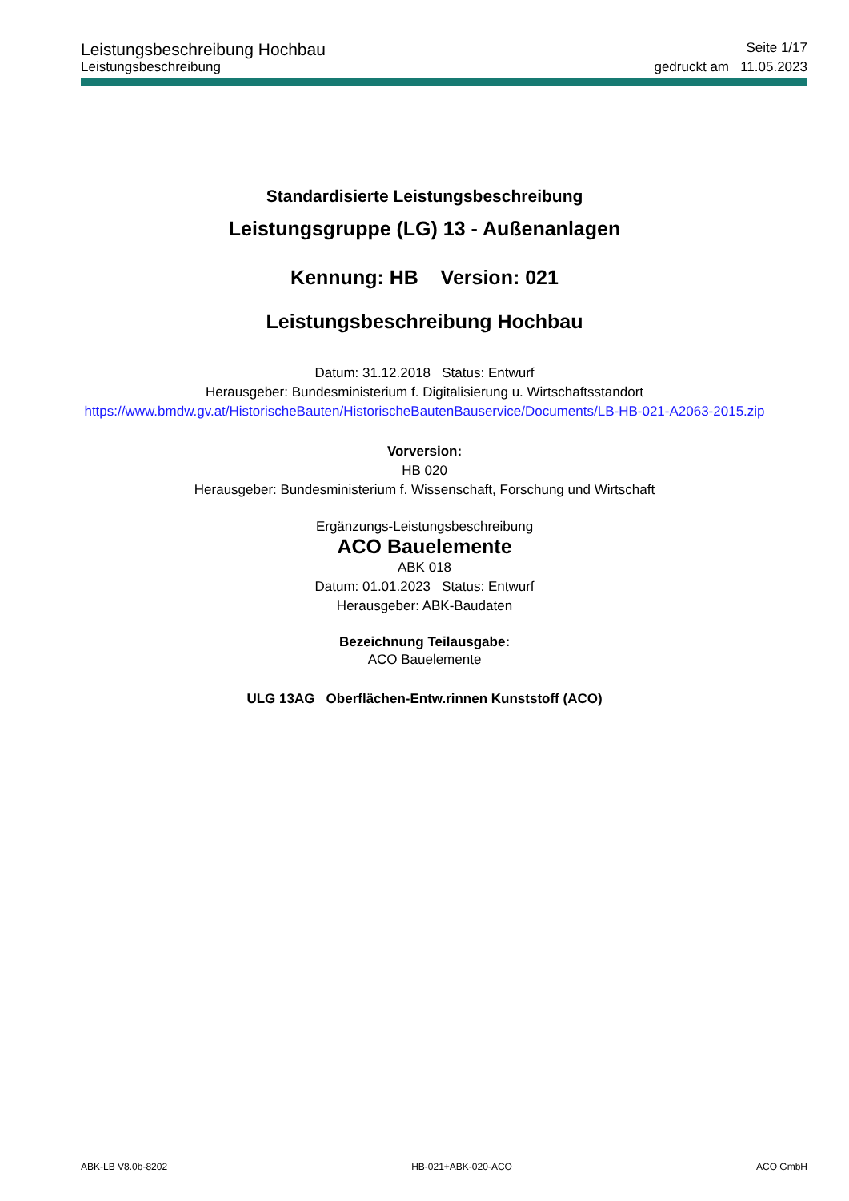Leistungsbeschreibung Hochbau Seite 1/17
Leistungsbeschreibung gedruckt am 11.05.2023
Standardisierte Leistungsbeschreibung
Leistungsgruppe (LG) 13 - Außenanlagen
Kennung: HB Version: 021
Leistungsbeschreibung Hochbau
Datum: 31.12.2018 Status: Entwurf
Herausgeber: Bundesministerium f. Digitalisierung u. Wirtschaftsstandort
https://www.bmdw.gv.at/HistorischeBauten/HistorischeBautenBauservice/Documents/LB-HB-021-A2063-2015.zip
Vorversion:
HB 020
Herausgeber: Bundesministerium f. Wissenschaft, Forschung und Wirtschaft
Ergänzungs-Leistungsbeschreibung
ACO Bauelemente
ABK 018
Datum: 01.01.2023 Status: Entwurf
Herausgeber: ABK-Baudaten
Bezeichnung Teilausgabe:
ACO Bauelemente
ULG 13AG Oberflächen-Entw.rinnen Kunststoff (ACO)
ABK-LB V8.0b-8202 HB-021+ABK-020-ACO ACO GmbH